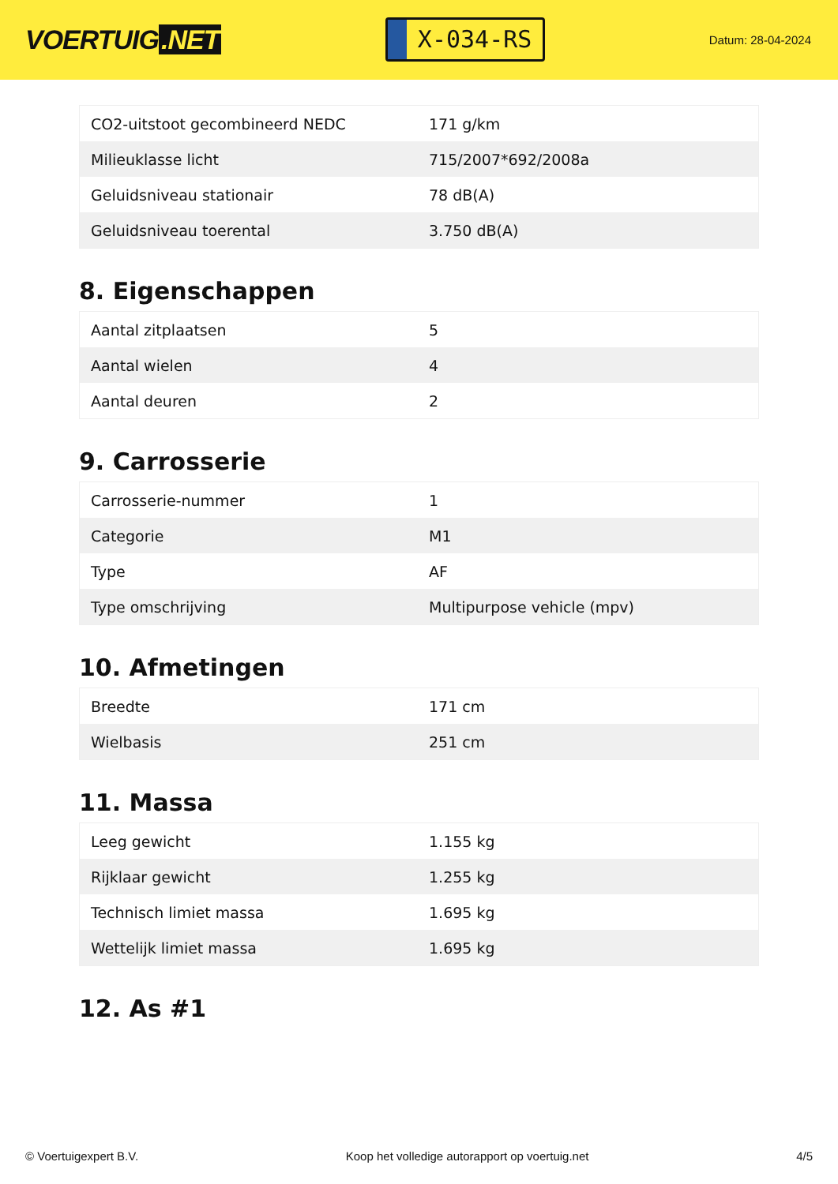VOERTUIG.NET
X-034-RS
Datum: 28-04-2024
| CO2-uitstoot gecombineerd NEDC | 171 g/km |
| Milieuklasse licht | 715/2007*692/2008a |
| Geluidsniveau stationair | 78 dB(A) |
| Geluidsniveau toerental | 3.750 dB(A) |
8. Eigenschappen
| Aantal zitplaatsen | 5 |
| Aantal wielen | 4 |
| Aantal deuren | 2 |
9. Carrosserie
| Carrosserie-nummer | 1 |
| Categorie | M1 |
| Type | AF |
| Type omschrijving | Multipurpose vehicle (mpv) |
10. Afmetingen
| Breedte | 171 cm |
| Wielbasis | 251 cm |
11. Massa
| Leeg gewicht | 1.155 kg |
| Rijklaar gewicht | 1.255 kg |
| Technisch limiet massa | 1.695 kg |
| Wettelijk limiet massa | 1.695 kg |
12. As #1
© Voertuigexpert B.V. Koop het volledige autorapport op voertuig.net 4/5